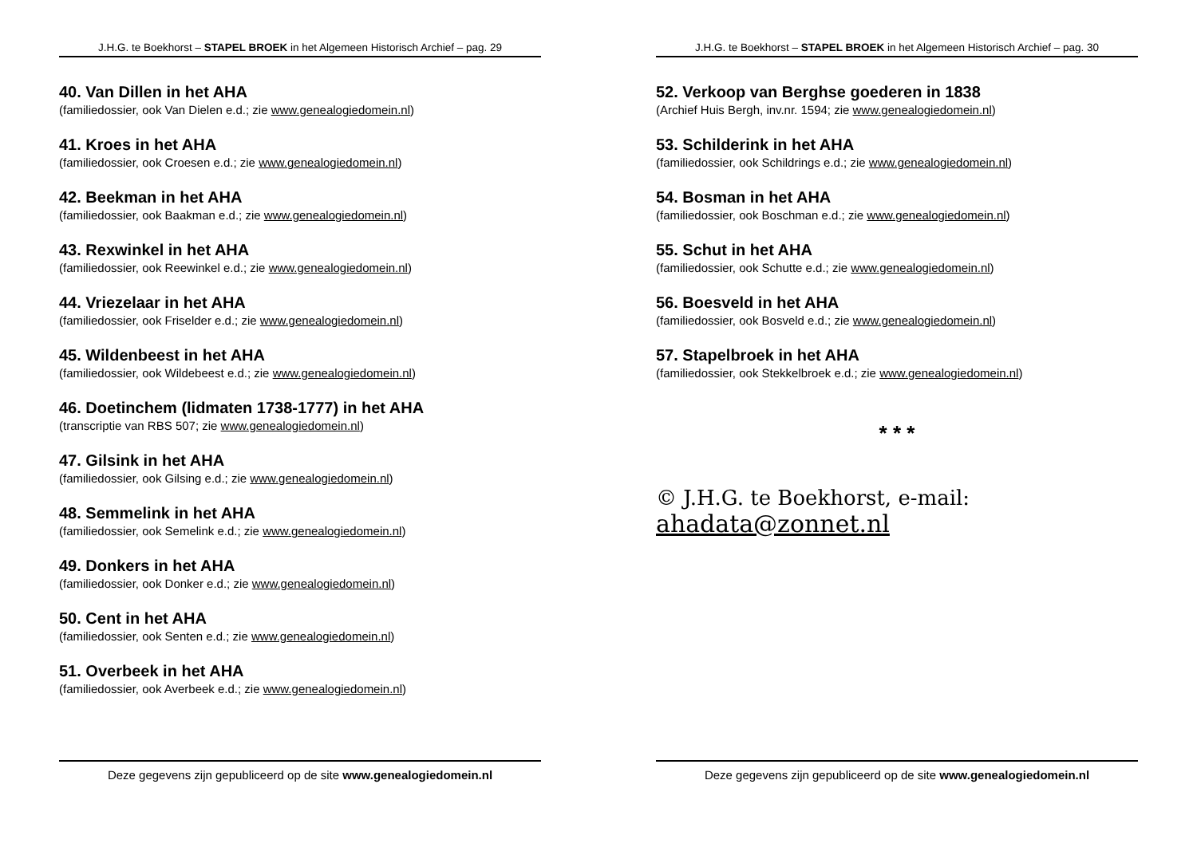J.H.G. te Boekhorst – STAPEL BROEK in het Algemeen Historisch Archief – pag. 29
40. Van Dillen in het AHA
(familiedossier, ook Van Dielen e.d.; zie www.genealogiedomein.nl)
41. Kroes in het AHA
(familiedossier, ook Croesen e.d.; zie www.genealogiedomein.nl)
42. Beekman in het AHA
(familiedossier, ook Baakman e.d.; zie www.genealogiedomein.nl)
43. Rexwinkel in het AHA
(familiedossier, ook Reewinkel e.d.; zie www.genealogiedomein.nl)
44. Vriezelaar in het AHA
(familiedossier, ook Friselder e.d.; zie www.genealogiedomein.nl)
45. Wildenbeest in het AHA
(familiedossier, ook Wildebeest e.d.; zie www.genealogiedomein.nl)
46. Doetinchem (lidmaten 1738-1777) in het AHA
(transcriptie van RBS 507; zie www.genealogiedomein.nl)
47. Gilsink in het AHA
(familiedossier, ook Gilsing e.d.; zie www.genealogiedomein.nl)
48. Semmelink in het AHA
(familiedossier, ook Semelink e.d.; zie www.genealogiedomein.nl)
49. Donkers in het AHA
(familiedossier, ook Donker e.d.; zie www.genealogiedomein.nl)
50. Cent in het AHA
(familiedossier, ook Senten e.d.; zie www.genealogiedomein.nl)
51. Overbeek in het AHA
(familiedossier, ook Averbeek e.d.; zie www.genealogiedomein.nl)
Deze gegevens zijn gepubliceerd op de site www.genealogiedomein.nl
J.H.G. te Boekhorst – STAPEL BROEK in het Algemeen Historisch Archief – pag. 30
52. Verkoop van Berghse goederen in 1838
(Archief Huis Bergh, inv.nr. 1594; zie www.genealogiedomein.nl)
53. Schilderink in het AHA
(familiedossier, ook Schildrings e.d.; zie www.genealogiedomein.nl)
54. Bosman in het AHA
(familiedossier, ook Boschman e.d.; zie www.genealogiedomein.nl)
55. Schut in het AHA
(familiedossier, ook Schutte e.d.; zie www.genealogiedomein.nl)
56. Boesveld in het AHA
(familiedossier, ook Bosveld e.d.; zie www.genealogiedomein.nl)
57. Stapelbroek in het AHA
(familiedossier, ook Stekkelbroek e.d.; zie www.genealogiedomein.nl)
* * *
© J.H.G. te Boekhorst, e-mail: ahadata@zonnet.nl
Deze gegevens zijn gepubliceerd op de site www.genealogiedomein.nl